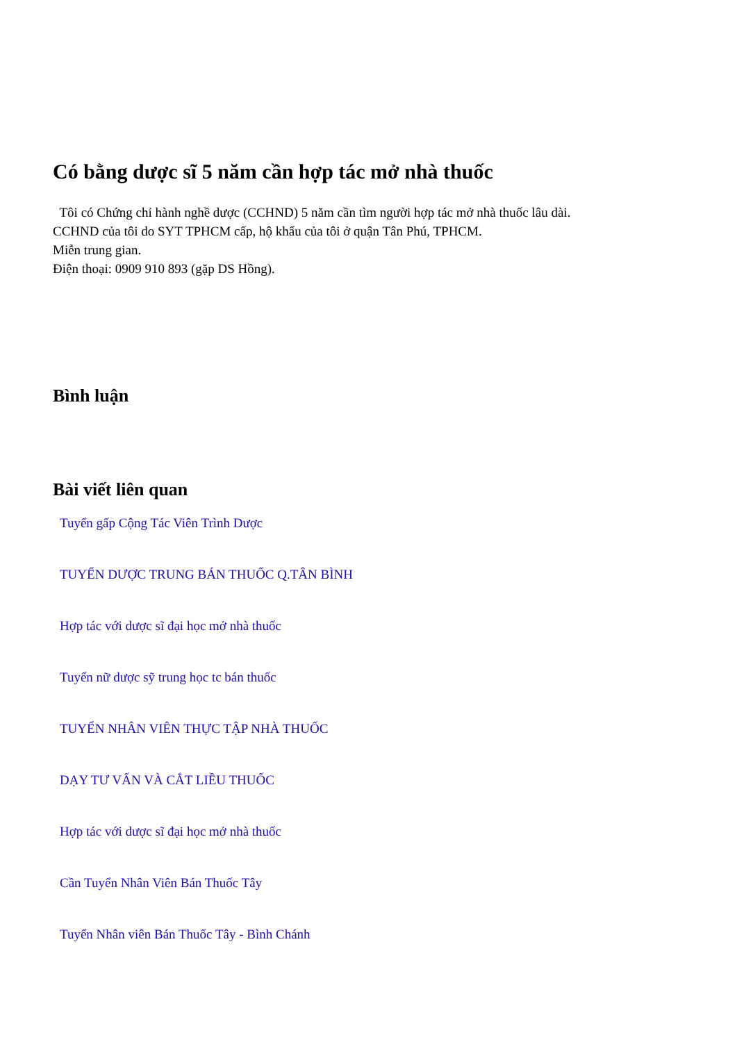Có bằng dược sĩ 5 năm cần hợp tác mở nhà thuốc
Tôi có Chứng chỉ hành nghề dược (CCHND) 5 năm cần tìm người hợp tác mở nhà thuốc lâu dài.
CCHND của tôi do SYT TPHCM cấp, hộ khẩu của tôi ở quận Tân Phú, TPHCM.
Miễn trung gian.
Điện thoại: 0909 910 893 (gặp DS Hồng).
Bình luận
Bài viết liên quan
Tuyển gấp Cộng Tác Viên Trình Dược
TUYỂN DƯỢC TRUNG BÁN THUỐC Q.TÂN BÌNH
Hợp tác với dược sĩ đại học mở nhà thuốc
Tuyển nữ dược sỹ trung học tc bán thuốc
TUYỂN NHÂN VIÊN THỰC TẬP NHÀ THUỐC
DẠY TƯ VẤN VÀ CẮT LIỀU THUỐC
Hợp tác với dược sĩ đại học mở nhà thuốc
Cần Tuyển Nhân Viên Bán Thuốc Tây
Tuyển Nhân viên Bán Thuốc Tây - Bình Chánh